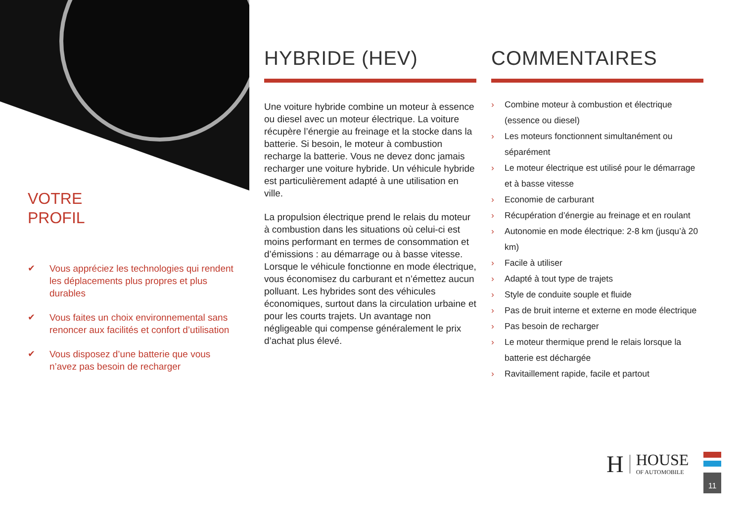VOTRE
PROFIL
✔ Vous appréciez les technologies qui rendent les déplacements plus propres et plus durables
✔ Vous faites un choix environnemental sans renoncer aux facilités et confort d’utilisation
✔ Vous disposez d’une batterie que vous n’avez pas besoin de recharger
HYBRIDE (HEV)
Une voiture hybride combine un moteur à essence ou diesel avec un moteur électrique. La voiture récupère l’énergie au freinage et la stocke dans la batterie. Si besoin, le moteur à combustion recharge la batterie. Vous ne devez donc jamais recharger une voiture hybride. Un véhicule hybride est particulièrement adapté à une utilisation en ville.
La propulsion électrique prend le relais du moteur à combustion dans les situations où celui-ci est moins performant en termes de consommation et d’émissions : au démarrage ou à basse vitesse. Lorsque le véhicule fonctionne en mode électrique, vous économisez du carburant et n’émettez aucun polluant. Les hybrides sont des véhicules économiques, surtout dans la circulation urbaine et pour les courts trajets. Un avantage non négligeable qui compense généralement le prix d’achat plus élevé.
COMMENTAIRES
› Combine moteur à combustion et électrique (essence ou diesel)
› Les moteurs fonctionnent simultanément ou séparément
› Le moteur électrique est utilisé pour le démarrage et à basse vitesse
› Economie de carburant
› Récupération d’énergie au freinage et en roulant
› Autonomie en mode électrique: 2-8 km (jusqu’à 20 km)
› Facile à utiliser
› Adapté à tout type de trajets
› Style de conduite souple et fluide
› Pas de bruit interne et externe en mode électrique
› Pas besoin de recharger
› Le moteur thermique prend le relais lorsque la batterie est déchargée
› Ravitaillement rapide, facile et partout
H HOUSE
OF AUTOMOBILE
11